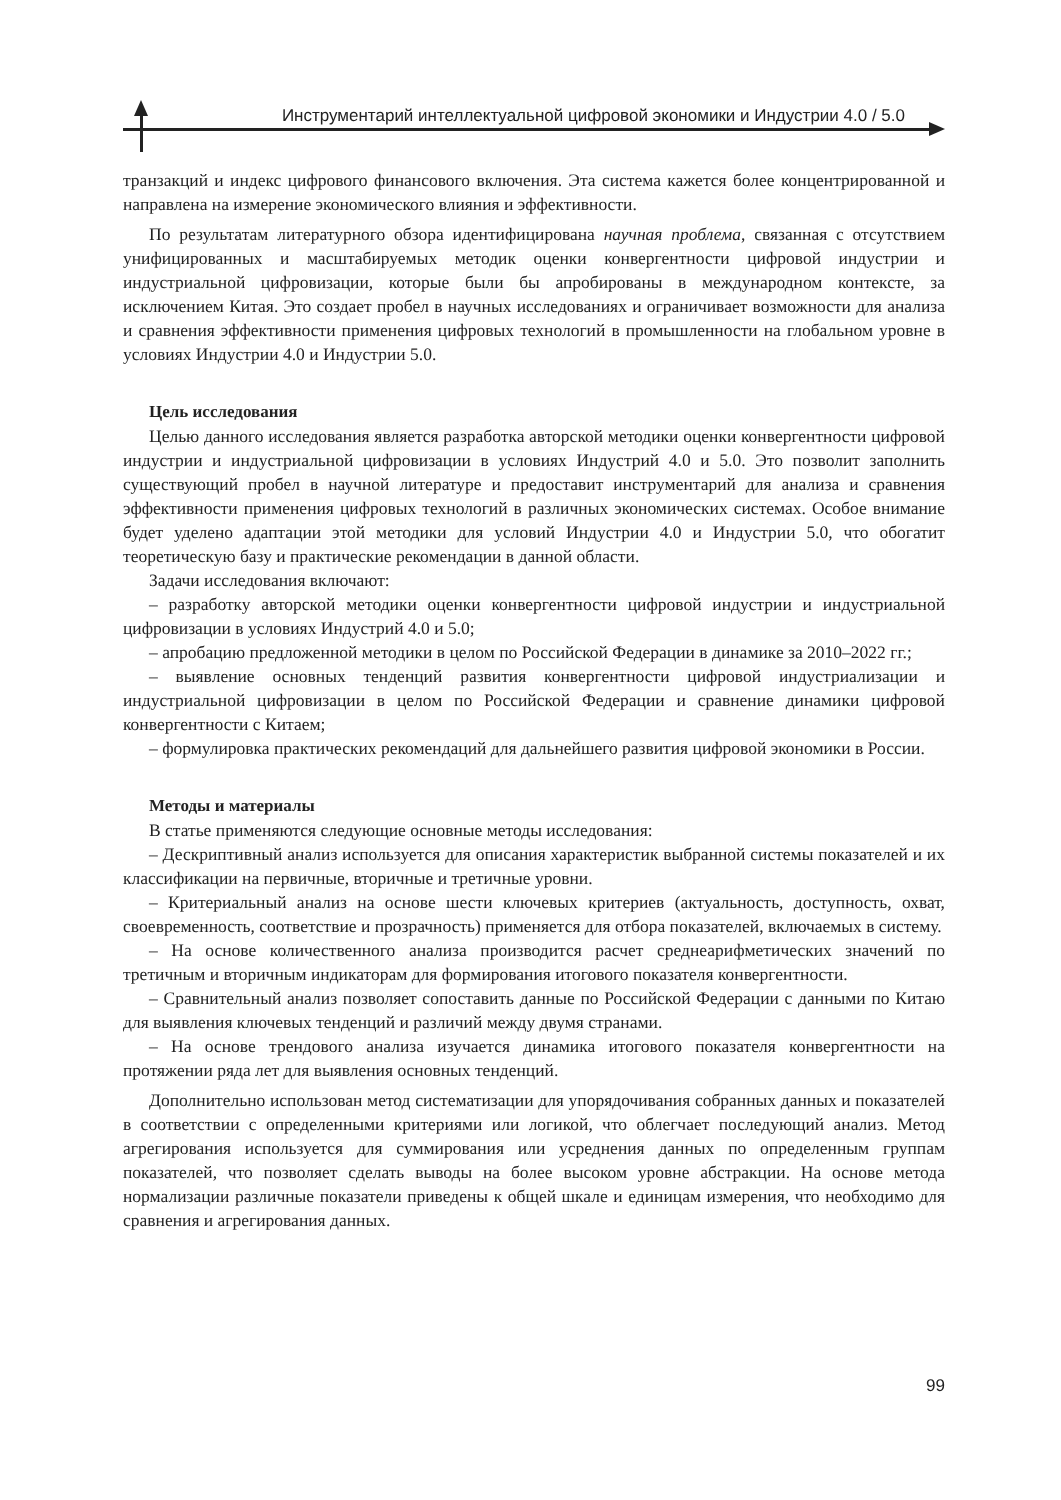Инструментарий интеллектуальной цифровой экономики и Индустрии 4.0 / 5.0
транзакций и индекс цифрового финансового включения. Эта система кажется более концентрированной и направлена на измерение экономического влияния и эффективности.
По результатам литературного обзора идентифицирована научная проблема, связанная с отсутствием унифицированных и масштабируемых методик оценки конвергентности цифровой индустрии и индустриальной цифровизации, которые были бы апробированы в международном контексте, за исключением Китая. Это создает пробел в научных исследованиях и ограничивает возможности для анализа и сравнения эффективности применения цифровых технологий в промышленности на глобальном уровне в условиях Индустрии 4.0 и Индустрии 5.0.
Цель исследования
Целью данного исследования является разработка авторской методики оценки конвергентности цифровой индустрии и индустриальной цифровизации в условиях Индустрий 4.0 и 5.0. Это позволит заполнить существующий пробел в научной литературе и предоставит инструментарий для анализа и сравнения эффективности применения цифровых технологий в различных экономических системах. Особое внимание будет уделено адаптации этой методики для условий Индустрии 4.0 и Индустрии 5.0, что обогатит теоретическую базу и практические рекомендации в данной области.
Задачи исследования включают:
– разработку авторской методики оценки конвергентности цифровой индустрии и индустриальной цифровизации в условиях Индустрий 4.0 и 5.0;
– апробацию предложенной методики в целом по Российской Федерации в динамике за 2010–2022 гг.;
– выявление основных тенденций развития конвергентности цифровой индустриализации и индустриальной цифровизации в целом по Российской Федерации и сравнение динамики цифровой конвергентности с Китаем;
– формулировка практических рекомендаций для дальнейшего развития цифровой экономики в России.
Методы и материалы
В статье применяются следующие основные методы исследования:
– Дескриптивный анализ используется для описания характеристик выбранной системы показателей и их классификации на первичные, вторичные и третичные уровни.
– Критериальный анализ на основе шести ключевых критериев (актуальность, доступность, охват, своевременность, соответствие и прозрачность) применяется для отбора показателей, включаемых в систему.
– На основе количественного анализа производится расчет среднеарифметических значений по третичным и вторичным индикаторам для формирования итогового показателя конвергентности.
– Сравнительный анализ позволяет сопоставить данные по Российской Федерации с данными по Китаю для выявления ключевых тенденций и различий между двумя странами.
– На основе трендового анализа изучается динамика итогового показателя конвергентности на протяжении ряда лет для выявления основных тенденций.
Дополнительно использован метод систематизации для упорядочивания собранных данных и показателей в соответствии с определенными критериями или логикой, что облегчает последующий анализ. Метод агрегирования используется для суммирования или усреднения данных по определенным группам показателей, что позволяет сделать выводы на более высоком уровне абстракции. На основе метода нормализации различные показатели приведены к общей шкале и единицам измерения, что необходимо для сравнения и агрегирования данных.
99